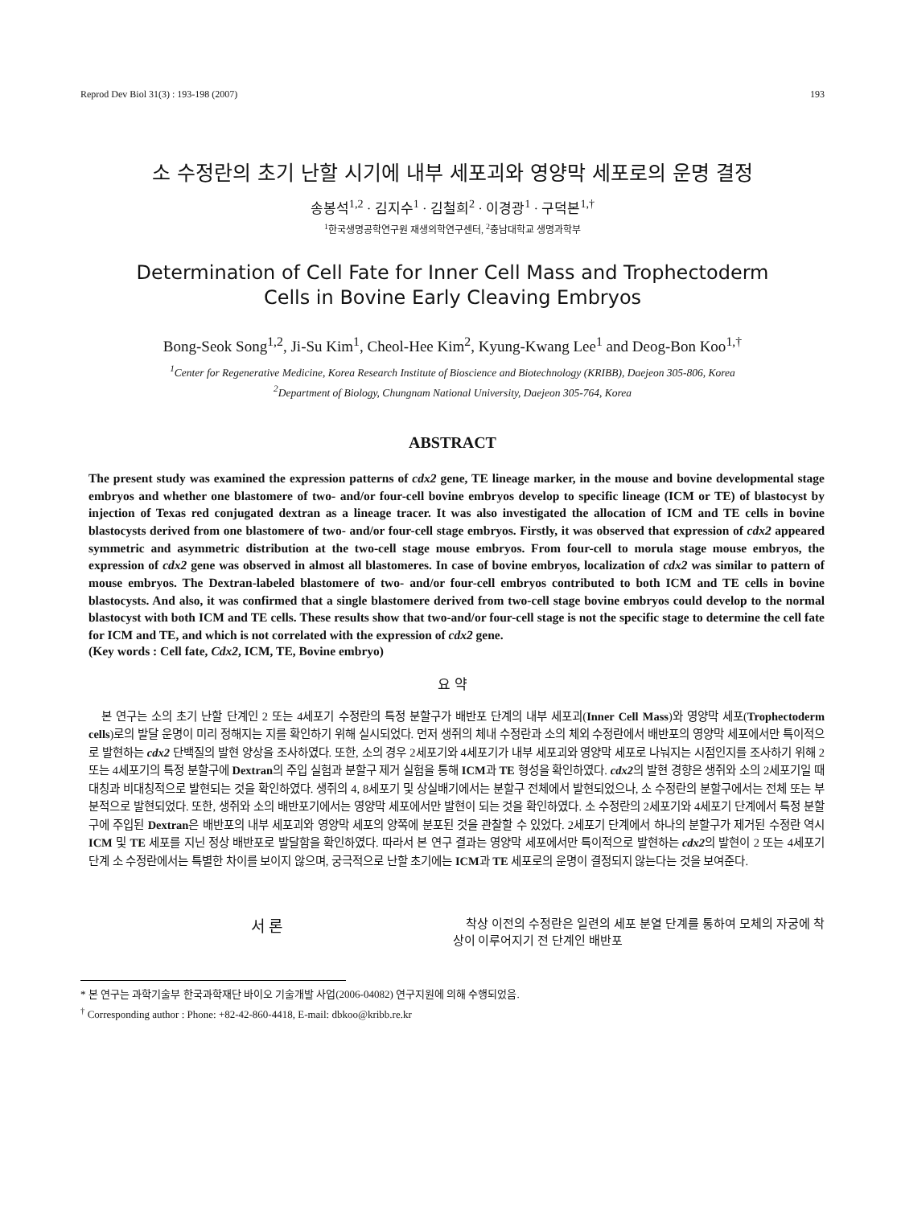Reprod Dev Biol 31(3) : 193-198 (2007) 193
소 수정란의 초기 난할 시기에 내부 세포괴와 영양막 세포로의 운명 결정
송봉석<sup>1,2</sup> · 김지수<sup>1</sup> · 김철희<sup>2</sup> · 이경광<sup>1</sup> · 구덕본<sup>1,†</sup>
<sup>1</sup> 한국생명공학연구원 재생의학연구센터, <sup>2</sup>충남대학교 생명과학부
Determination of Cell Fate for Inner Cell Mass and Trophectoderm
Cells in Bovine Early Cleaving Embryos
Bong-Seok Song<sup>1,2</sup>, Ji-Su Kim<sup>1</sup>, Cheol-Hee Kim<sup>2</sup>, Kyung-Kwang Lee<sup>1</sup> and Deog-Bon Koo<sup>1,†</sup>
<sup>1</sup> Center for Regenerative Medicine, Korea Research Institute of Bioscience and Biotechnology (KRIBB), Daejeon 305-806, Korea
<sup>2</sup> Department of Biology, Chungnam National University, Daejeon 305-764, Korea
ABSTRACT
The present study was examined the expression patterns of cdx2 gene, TE lineage marker, in the mouse and bovine developmental stage embryos and whether one blastomere of two- and/or four-cell bovine embryos develop to specific lineage (ICM or TE) of blastocyst by injection of Texas red conjugated dextran as a lineage tracer. It was also investigated the allocation of ICM and TE cells in bovine blastocysts derived from one blastomere of two- and/or four-cell stage embryos. Firstly, it was observed that expression of cdx2 appeared symmetric and asymmetric distribution at the two-cell stage mouse embryos. From four-cell to morula stage mouse embryos, the expression of cdx2 gene was observed in almost all blastomeres. In case of bovine embryos, localization of cdx2 was similar to pattern of mouse embryos. The Dextran-labeled blastomere of two- and/or four-cell embryos contributed to both ICM and TE cells in bovine blastocysts. And also, it was confirmed that a single blastomere derived from two-cell stage bovine embryos could develop to the normal blastocyst with both ICM and TE cells. These results show that two-and/or four-cell stage is not the specific stage to determine the cell fate for ICM and TE, and which is not correlated with the expression of cdx2 gene.
(Key words : Cell fate, Cdx2, ICM, TE, Bovine embryo)
요 약
본 연구는 소의 초기 난할 단계인 2 또는 4세포기 수정란의 특정 분할구가 배반포 단계의 내부 세포괴(Inner Cell Mass)와 영양막 세포(Trophectoderm cells)로의 발달 운명이 미리 정해지는 지를 확인하기 위해 실시되었다. 먼저 생쥐의 체내 수정란과 소의 체외 수정란에서 배반포의 영양막 세포에서만 특이적으로 발현하는 cdx2 단백질의 발현 양상을 조사하였다. 또한, 소의 경우 2세포기와 4세포기가 내부 세포괴와 영양막 세포로 나눠지는 시점인지를 조사하기 위해 2 또는 4세포기의 특정 분할구에 Dextran의 주입 실험과 분할구 제거 실험을 통해 ICM과 TE 형성을 확인하였다. cdx2의 발현 경향은 생쥐와 소의 2세포기일 때 대칭과 비대칭적으로 발현되는 것을 확인하였다. 생쥐의 4, 8세포기 및 상실배기에서는 분할구 전체에서 발현되었으나, 소 수정란의 분할구에서는 전체 또는 부분적으로 발현되었다. 또한, 생쥐와 소의 배반포기에서는 영양막 세포에서만 발현이 되는 것을 확인하였다. 소 수정란의 2세포기와 4세포기 단계에서 특정 분할구에 주입된 Dextran은 배반포의 내부 세포괴와 영양막 세포의 양쪽에 분포된 것을 관찰할 수 있었다. 2세포기 단계에서 하나의 분할구가 제거된 수정란 역시 ICM 및 TE 세포를 지닌 정상 배반포로 발달함을 확인하였다. 따라서 본 연구 결과는 영양막 세포에서만 특이적으로 발현하는 cdx2의 발현이 2 또는 4세포기 단계 소 수정란에서는 특별한 차이를 보이지 않으며, 궁극적으로 난할 초기에는 ICM과 TE 세포로의 운명이 결정되지 않는다는 것을 보여준다.
서 론
착상 이전의 수정란은 일련의 세포 분열 단계를 통하여 모체의 자궁에 착상이 이루어지기 전 단계인 배반포
* 본 연구는 과학기술부 한국과학재단 바이오 기술개발 사업(2006-04082) 연구지원에 의해 수행되었음.
<sup>†</sup> Corresponding author : Phone: +82-42-860-4418, E-mail: dbkoo@kribb.re.kr